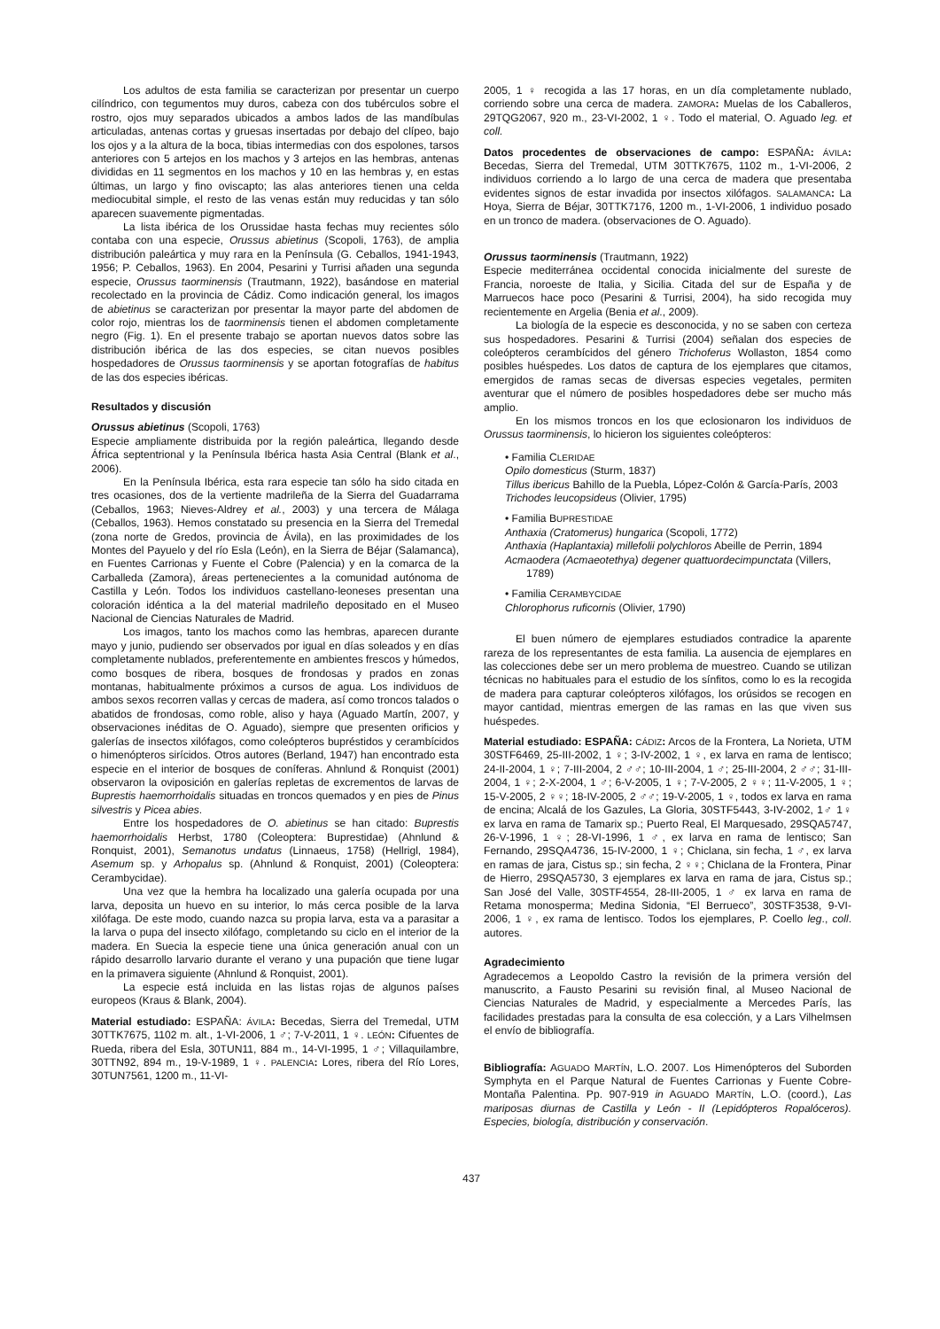Los adultos de esta familia se caracterizan por presentar un cuerpo cilíndrico, con tegumentos muy duros, cabeza con dos tubérculos sobre el rostro, ojos muy separados ubicados a ambos lados de las mandíbulas articuladas, antenas cortas y gruesas insertadas por debajo del clípeo, bajo los ojos y a la altura de la boca, tibias intermedias con dos espolones, tarsos anteriores con 5 artejos en los machos y 3 artejos en las hembras, antenas divididas en 11 segmentos en los machos y 10 en las hembras y, en estas últimas, un largo y fino oviscapto; las alas anteriores tienen una celda mediocubital simple, el resto de las venas están muy reducidas y tan sólo aparecen suavemente pigmentadas.
La lista ibérica de los Orussidae hasta fechas muy recientes sólo contaba con una especie, Orussus abietinus (Scopoli, 1763), de amplia distribución paleártica y muy rara en la Península (G. Ceballos, 1941-1943, 1956; P. Ceballos, 1963). En 2004, Pesarini y Turrisi añaden una segunda especie, Orussus taorminensis (Trautmann, 1922), basándose en material recolectado en la provincia de Cádiz. Como indicación general, los imagos de abietinus se caracterizan por presentar la mayor parte del abdomen de color rojo, mientras los de taorminensis tienen el abdomen completamente negro (Fig. 1). En el presente trabajo se aportan nuevos datos sobre las distribución ibérica de las dos especies, se citan nuevos posibles hospedadores de Orussus taorminensis y se aportan fotografías de habitus de las dos especies ibéricas.
Resultados y discusión
Orussus abietinus (Scopoli, 1763)
Especie ampliamente distribuida por la región paleártica, llegando desde África septentrional y la Península Ibérica hasta Asia Central (Blank et al., 2006).
En la Península Ibérica, esta rara especie tan sólo ha sido citada en tres ocasiones, dos de la vertiente madrileña de la Sierra del Guadarrama (Ceballos, 1963; Nieves-Aldrey et al., 2003) y una tercera de Málaga (Ceballos, 1963). Hemos constatado su presencia en la Sierra del Tremedal (zona norte de Gredos, provincia de Ávila), en las proximidades de los Montes del Payuelo y del río Esla (León), en la Sierra de Béjar (Salamanca), en Fuentes Carrionas y Fuente el Cobre (Palencia) y en la comarca de la Carballeda (Zamora), áreas pertenecientes a la comunidad autónoma de Castilla y León. Todos los individuos castellano-leoneses presentan una coloración idéntica a la del material madrileño depositado en el Museo Nacional de Ciencias Naturales de Madrid.
Los imagos, tanto los machos como las hembras, aparecen durante mayo y junio, pudiendo ser observados por igual en días soleados y en días completamente nublados, preferentemente en ambientes frescos y húmedos, como bosques de ribera, bosques de frondosas y prados en zonas montanas, habitualmente próximos a cursos de agua. Los individuos de ambos sexos recorren vallas y cercas de madera, así como troncos talados o abatidos de frondosas, como roble, aliso y haya (Aguado Martín, 2007, y observaciones inéditas de O. Aguado), siempre que presenten orificios y galerías de insectos xilófagos, como coleópteros bupréstidos y cerambícidos o himenópteros sirícidos. Otros autores (Berland, 1947) han encontrado esta especie en el interior de bosques de coníferas. Ahnlund & Ronquist (2001) observaron la oviposición en galerías repletas de excrementos de larvas de Buprestis haemorrhoidalis situadas en troncos quemados y en pies de Pinus silvestris y Picea abies.
Entre los hospedadores de O. abietinus se han citado: Buprestis haemorrhoidalis Herbst, 1780 (Coleoptera: Buprestidae) (Ahnlund & Ronquist, 2001), Semanotus undatus (Linnaeus, 1758) (Hellrigl, 1984), Asemum sp. y Arhopalus sp. (Ahnlund & Ronquist, 2001) (Coleoptera: Cerambycidae).
Una vez que la hembra ha localizado una galería ocupada por una larva, deposita un huevo en su interior, lo más cerca posible de la larva xilófaga. De este modo, cuando nazca su propia larva, esta va a parasitar a la larva o pupa del insecto xilófago, completando su ciclo en el interior de la madera. En Suecia la especie tiene una única generación anual con un rápido desarrollo larvario durante el verano y una pupación que tiene lugar en la primavera siguiente (Ahnlund & Ronquist, 2001).
La especie está incluida en las listas rojas de algunos países europeos (Kraus & Blank, 2004).
Material estudiado: ESPAÑA: ÁVILA: Becedas, Sierra del Tremedal, UTM 30TTK7675, 1102 m. alt., 1-VI-2006, 1 ♂; 7-V-2011, 1 ♀. LEÓN: Cifuentes de Rueda, ribera del Esla, 30TUN11, 884 m., 14-VI-1995, 1 ♂; Villaquilambre, 30TTN92, 894 m., 19-V-1989, 1 ♀. PALENCIA: Lores, ribera del Río Lores, 30TUN7561, 1200 m., 11-VI-
2005, 1 ♀ recogida a las 17 horas, en un día completamente nublado, corriendo sobre una cerca de madera. ZAMORA: Muelas de los Caballeros, 29TQG2067, 920 m., 23-VI-2002, 1 ♀. Todo el material, O. Aguado leg. et coll.
Datos procedentes de observaciones de campo: ESPAÑA: ÁVILA: Becedas, Sierra del Tremedal, UTM 30TTK7675, 1102 m., 1-VI-2006, 2 individuos corriendo a lo largo de una cerca de madera que presentaba evidentes signos de estar invadida por insectos xilófagos. SALAMANCA: La Hoya, Sierra de Béjar, 30TTK7176, 1200 m., 1-VI-2006, 1 individuo posado en un tronco de madera. (observaciones de O. Aguado).
Orussus taorminensis (Trautmann, 1922)
Especie mediterránea occidental conocida inicialmente del sureste de Francia, noroeste de Italia, y Sicilia. Citada del sur de España y de Marruecos hace poco (Pesarini & Turrisi, 2004), ha sido recogida muy recientemente en Argelia (Benia et al., 2009).
La biología de la especie es desconocida, y no se saben con certeza sus hospedadores. Pesarini & Turrisi (2004) señalan dos especies de coleópteros cerambícidos del género Trichoferus Wollaston, 1854 como posibles huéspedes. Los datos de captura de los ejemplares que citamos, emergidos de ramas secas de diversas especies vegetales, permiten aventurar que el número de posibles hospedadores debe ser mucho más amplio.
En los mismos troncos en los que eclosionaron los individuos de Orussus taorminensis, lo hicieron los siguientes coleópteros:
• Familia CLERIDAE
Opilo domesticus (Sturm, 1837)
Tillus ibericus Bahillo de la Puebla, López-Colón & García-París, 2003
Trichodes leucopsideus (Olivier, 1795)
• Familia BUPRESTIDAE
Anthaxia (Cratomerus) hungarica (Scopoli, 1772)
Anthaxia (Haplantaxia) millefolii polychloros Abeille de Perrin, 1894
Acmaodera (Acmaeotethya) degener quattuordecimpunctata (Villers, 1789)
• Familia CERAMBYCIDAE
Chlorophorus ruficornis (Olivier, 1790)
El buen número de ejemplares estudiados contradice la aparente rareza de los representantes de esta familia. La ausencia de ejemplares en las colecciones debe ser un mero problema de muestreo. Cuando se utilizan técnicas no habituales para el estudio de los sínfitos, como lo es la recogida de madera para capturar coleópteros xilófagos, los orúsidos se recogen en mayor cantidad, mientras emergen de las ramas en las que viven sus huéspedes.
Material estudiado: ESPAÑA: CÁDIZ: Arcos de la Frontera, La Norieta, UTM 30STF6469, 25-III-2002, 1 ♀; 3-IV-2002, 1 ♀, ex larva en rama de lentisco; 24-II-2004, 1 ♀; 7-III-2004, 2 ♂♂; 10-III-2004, 1 ♂; 25-III-2004, 2 ♂♂; 31-III-2004, 1 ♀; 2-X-2004, 1 ♂; 6-V-2005, 1 ♀; 7-V-2005, 2 ♀♀; 11-V-2005, 1 ♀; 15-V-2005, 2 ♀♀; 18-IV-2005, 2 ♂♂; 19-V-2005, 1 ♀, todos ex larva en rama de encina; Alcalá de los Gazules, La Gloria, 30STF5443, 3-IV-2002, 1♂ 1♀ ex larva en rama de Tamarix sp.; Puerto Real, El Marquesado, 29SQA5747, 26-V-1996, 1 ♀; 28-VI-1996, 1 ♂, ex larva en rama de lentisco; San Fernando, 29SQA4736, 15-IV-2000, 1 ♀; Chiclana, sin fecha, 1 ♂, ex larva en ramas de jara, Cistus sp.; sin fecha, 2 ♀♀; Chiclana de la Frontera, Pinar de Hierro, 29SQA5730, 3 ejemplares ex larva en rama de jara, Cistus sp.; San José del Valle, 30STF4554, 28-III-2005, 1 ♂ ex larva en rama de Retama monosperma; Medina Sidonia, “El Berrueco”, 30STF3538, 9-VI-2006, 1 ♀, ex rama de lentisco. Todos los ejemplares, P. Coello leg., coll. autores.
Agradecimiento
Agradecemos a Leopoldo Castro la revisión de la primera versión del manuscrito, a Fausto Pesarini su revisión final, al Museo Nacional de Ciencias Naturales de Madrid, y especialmente a Mercedes París, las facilidades prestadas para la consulta de esa colección, y a Lars Vilhelmsen el envío de bibliografía.
Bibliografía: AGUADO MARTÍN, L.O. 2007. Los Himenópteros del Suborden Symphyta en el Parque Natural de Fuentes Carrionas y Fuente Cobre-Montaña Palentina. Pp. 907-919 in AGUADO MARTÍN, L.O. (coord.), Las mariposas diurnas de Castilla y León - II (Lepidópteros Ropalóceros). Especies, biología, distribución y conservación.
437